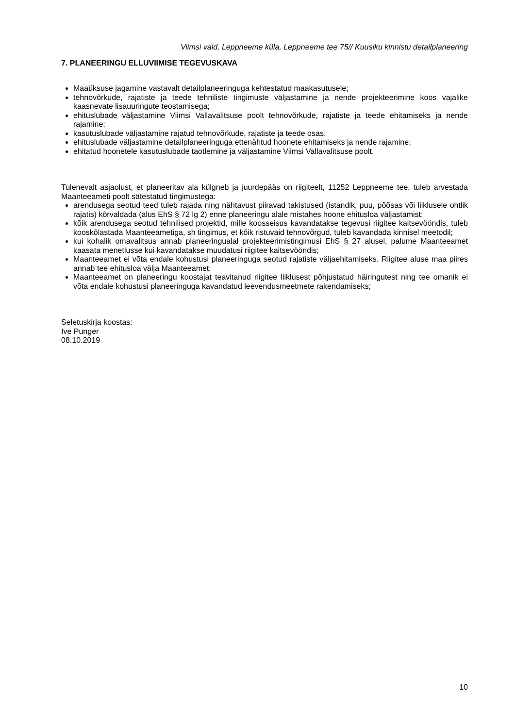Viimsi vald, Leppneeme küla, Leppneeme tee 75// Kuusiku kinnistu detailplaneering
7. PLANEERINGU ELLUVIIMISE TEGEVUSKAVA
Maaüksuse jagamine vastavalt detailplaneeringuga kehtestatud maakasutusele;
tehnovõrkude, rajatiste ja teede tehniliste tingimuste väljastamine ja nende projekteerimine koos vajalike kaasnevate lisauuringute teostamisega;
ehituslubade väljastamine Viimsi Vallavalitsuse poolt tehnovõrkude, rajatiste ja teede ehitamiseks ja nende rajamine;
kasutuslubade väljastamine rajatud tehnovõrkude, rajatiste ja teede osas.
ehituslubade väljastamine detailplaneeringuga ettenähtud hoonete ehitamiseks ja nende rajamine;
ehitatud hoonetele kasutuslubade taotlemine ja väljastamine Viimsi Vallavalitsuse poolt.
Tulenevalt asjaolust, et planeeritav ala külgneb ja juurdepääs on riigiteelt, 11252 Leppneeme tee, tuleb arvestada Maanteeameti poolt sätestatud tingimustega:
arendusega seotud teed tuleb rajada ning nähtavust piiravad takistused (istandik, puu, põõsas või liiklusele ohtlik rajatis) kõrvaldada (alus EhS § 72 lg 2) enne planeeringu alale mistahes hoone ehitusloa väljastamist;
kõik arendusega seotud tehnilised projektid, mille koosseisus kavandatakse tegevusi riigitee kaitsevööndis, tuleb kooskõlastada Maanteeametiga, sh tingimus, et kõik ristuvaid tehnovõrgud, tuleb kavandada kinnisel meetodil;
kui kohalik omavalitsus annab planeeringualal projekteerimistingimusi EhS § 27 alusel, palume Maanteeamet kaasata menetlusse kui kavandatakse muudatusi riigitee kaitsevööndis;
Maanteeamet ei võta endale kohustusi planeeringuga seotud rajatiste väljaehitamiseks. Riigitee aluse maa piires annab tee ehitusloa välja Maanteeamet;
Maanteeamet on planeeringu koostajat teavitanud riigitee liiklusest põhjustatud häiringutest ning tee omanik ei võta endale kohustusi planeeringuga kavandatud leevendusmeetmete rakendamiseks;
Seletuskirja koostas:
Ive Punger
08.10.2019
10